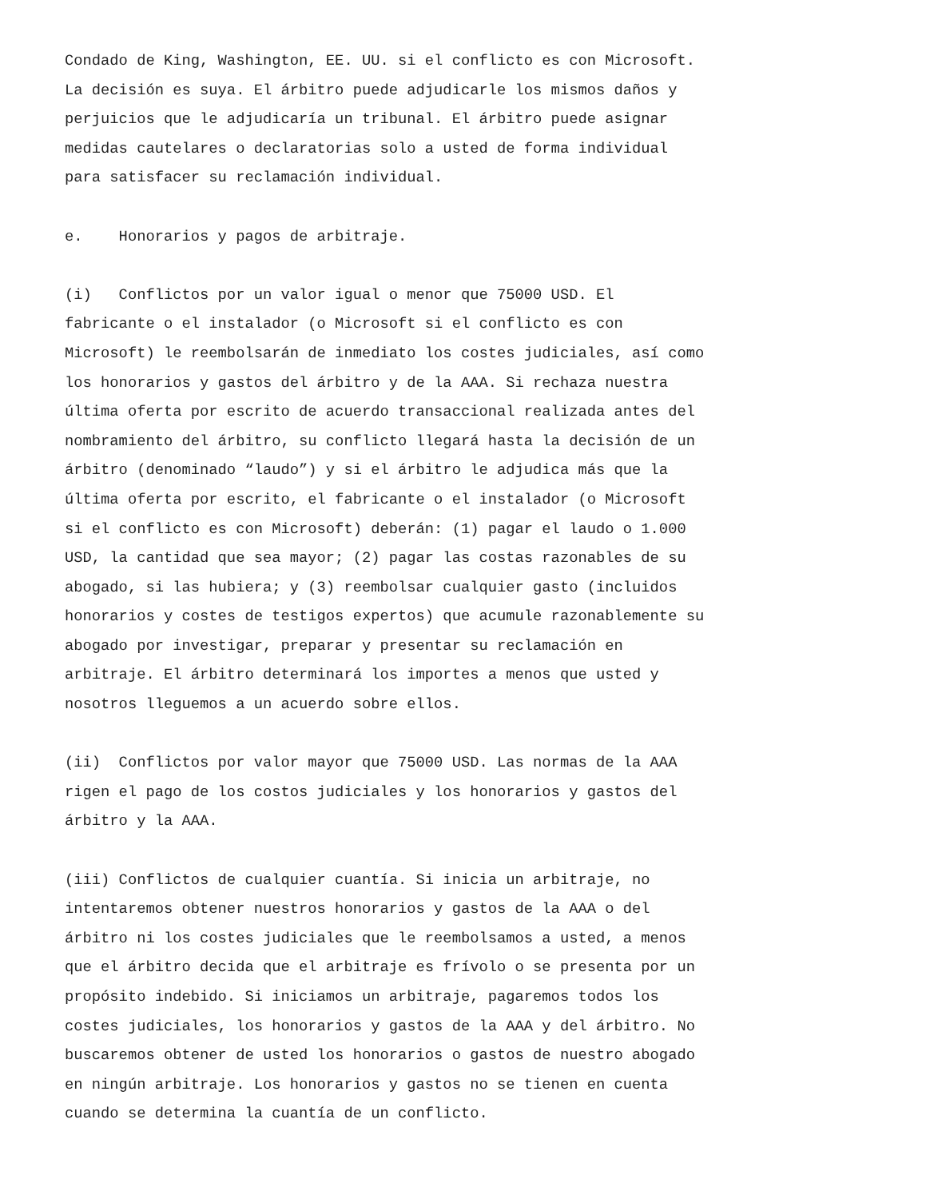Condado de King, Washington, EE. UU. si el conflicto es con Microsoft. La decisión es suya. El árbitro puede adjudicarle los mismos daños y perjuicios que le adjudicaría un tribunal. El árbitro puede asignar medidas cautelares o declaratorias solo a usted de forma individual para satisfacer su reclamación individual.
e. Honorarios y pagos de arbitraje.
(i) Conflictos por un valor igual o menor que 75000 USD. El fabricante o el instalador (o Microsoft si el conflicto es con Microsoft) le reembolsarán de inmediato los costes judiciales, así como los honorarios y gastos del árbitro y de la AAA. Si rechaza nuestra última oferta por escrito de acuerdo transaccional realizada antes del nombramiento del árbitro, su conflicto llegará hasta la decisión de un árbitro (denominado “laudo”) y si el árbitro le adjudica más que la última oferta por escrito, el fabricante o el instalador (o Microsoft si el conflicto es con Microsoft) deberán: (1) pagar el laudo o 1.000 USD, la cantidad que sea mayor; (2) pagar las costas razonables de su abogado, si las hubiera; y (3) reembolsar cualquier gasto (incluidos honorarios y costes de testigos expertos) que acumule razonablemente su abogado por investigar, preparar y presentar su reclamación en arbitraje. El árbitro determinará los importes a menos que usted y nosotros lleguemos a un acuerdo sobre ellos.
(ii) Conflictos por valor mayor que 75000 USD. Las normas de la AAA rigen el pago de los costos judiciales y los honorarios y gastos del árbitro y la AAA.
(iii) Conflictos de cualquier cuantía. Si inicia un arbitraje, no intentaremos obtener nuestros honorarios y gastos de la AAA o del árbitro ni los costes judiciales que le reembolsamos a usted, a menos que el árbitro decida que el arbitraje es frívolo o se presenta por un propósito indebido. Si iniciamos un arbitraje, pagaremos todos los costes judiciales, los honorarios y gastos de la AAA y del árbitro. No buscaremos obtener de usted los honorarios o gastos de nuestro abogado en ningún arbitraje. Los honorarios y gastos no se tienen en cuenta cuando se determina la cuantía de un conflicto.